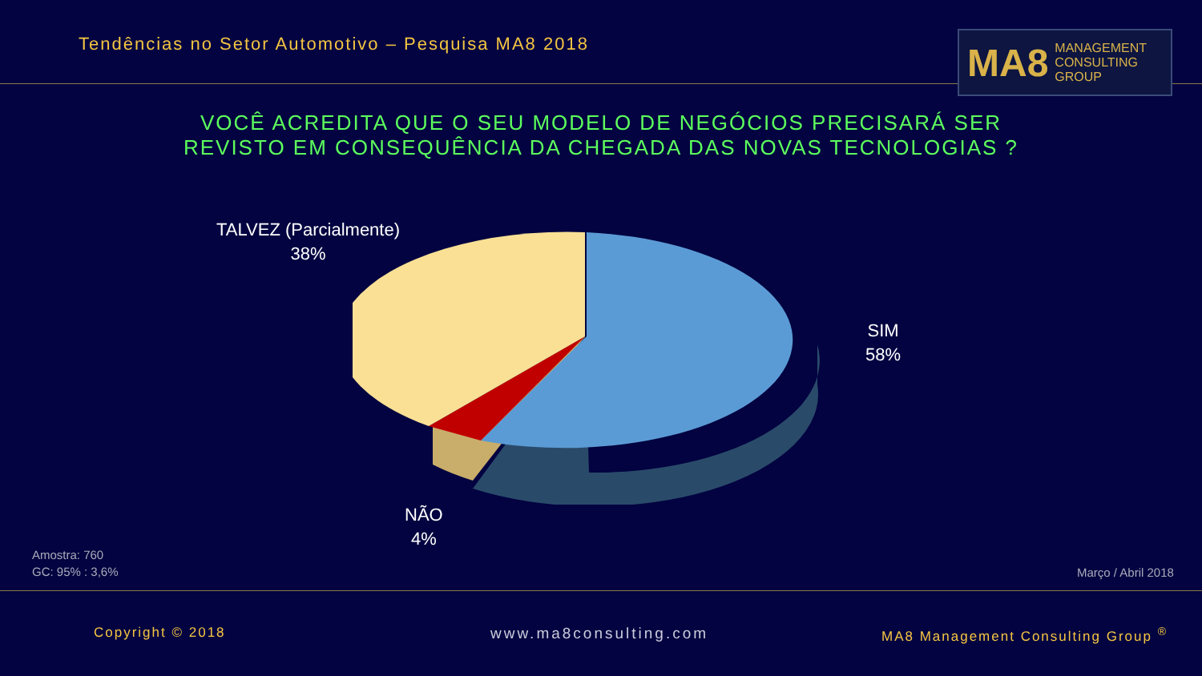Tendências no Setor Automotivo – Pesquisa MA8 2018
MA8 MANAGEMENT
CONSULTING GROUP
VOCÊ ACREDITA QUE O SEU MODELO DE NEGÓCIOS PRECISARÁ SER
REVISTO EM CONSEQUÊNCIA DA CHEGADA DAS NOVAS TECNOLOGIAS ?
TALVEZ (Parcialmente)
38%
SIM
58%
NÃO
4%
Amostra: 760
GC: 95% : 3,6%
Março / Abril 2018
Copyright © 2018 www.ma8consulting.com
MA8 Management Consulting Group <sup>®</sup>